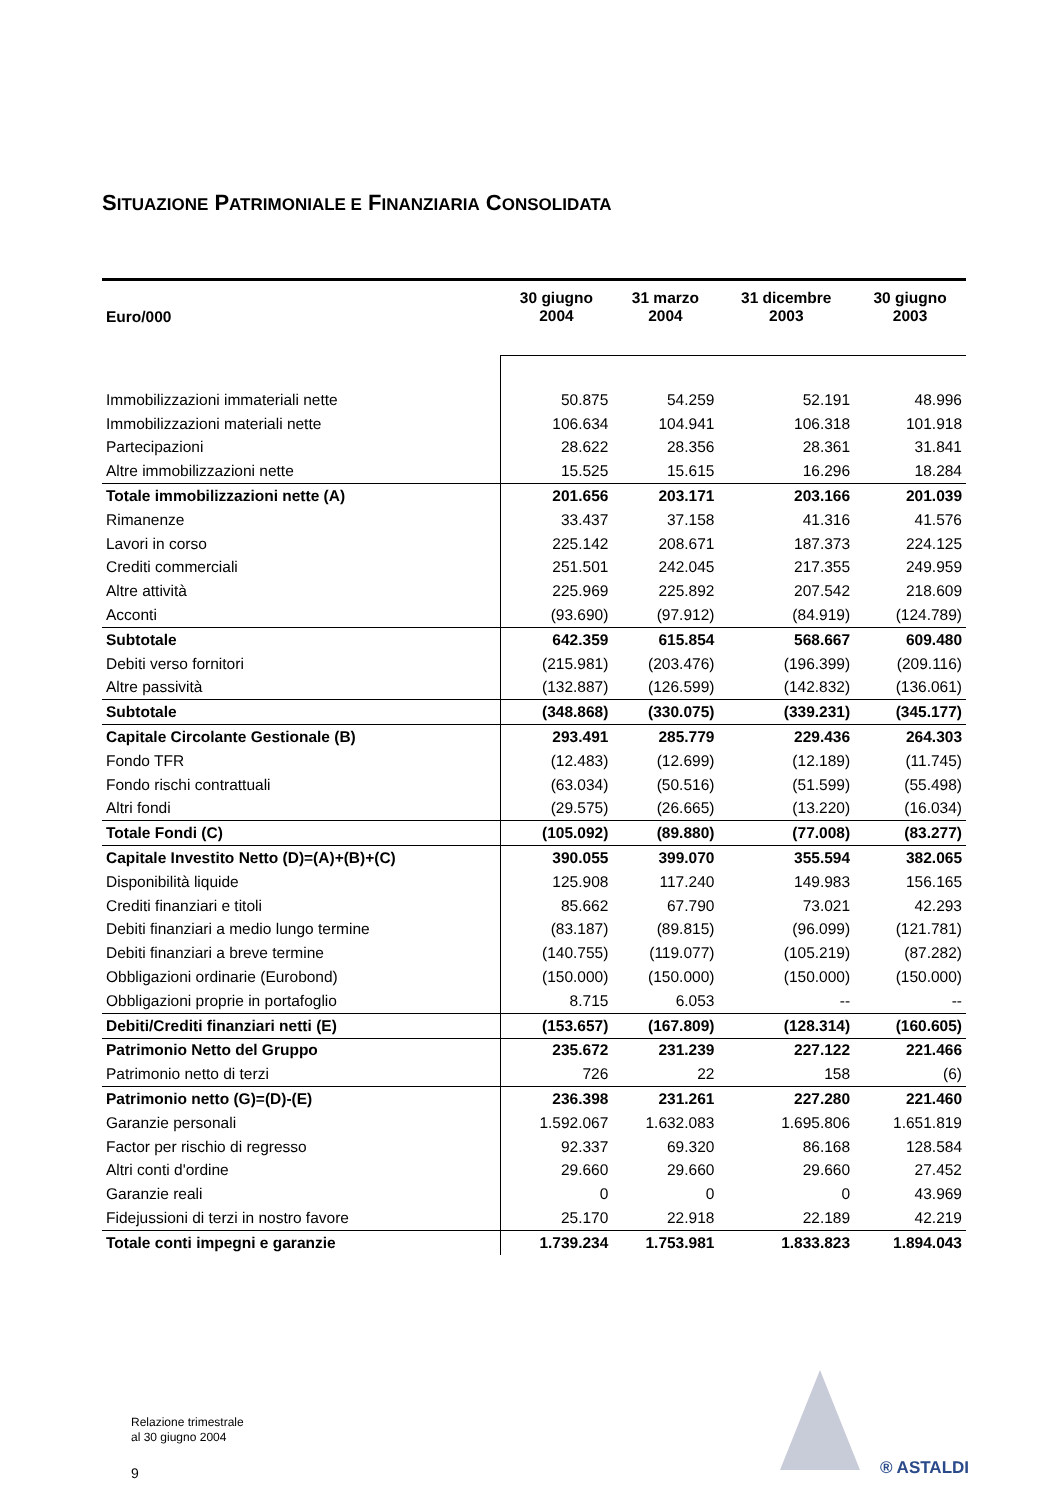SITUAZIONE PATRIMONIALE E FINANZIARIA CONSOLIDATA
| Euro/000 | 30 giugno 2004 | 31 marzo 2004 | 31 dicembre 2003 | 30 giugno 2003 |
| --- | --- | --- | --- | --- |
| Immobilizzazioni immateriali nette | 50.875 | 54.259 | 52.191 | 48.996 |
| Immobilizzazioni materiali nette | 106.634 | 104.941 | 106.318 | 101.918 |
| Partecipazioni | 28.622 | 28.356 | 28.361 | 31.841 |
| Altre immobilizzazioni nette | 15.525 | 15.615 | 16.296 | 18.284 |
| Totale immobilizzazioni nette (A) | 201.656 | 203.171 | 203.166 | 201.039 |
| Rimanenze | 33.437 | 37.158 | 41.316 | 41.576 |
| Lavori in corso | 225.142 | 208.671 | 187.373 | 224.125 |
| Crediti commerciali | 251.501 | 242.045 | 217.355 | 249.959 |
| Altre attività | 225.969 | 225.892 | 207.542 | 218.609 |
| Acconti | (93.690) | (97.912) | (84.919) | (124.789) |
| Subtotale | 642.359 | 615.854 | 568.667 | 609.480 |
| Debiti verso fornitori | (215.981) | (203.476) | (196.399) | (209.116) |
| Altre passività | (132.887) | (126.599) | (142.832) | (136.061) |
| Subtotale | (348.868) | (330.075) | (339.231) | (345.177) |
| Capitale Circolante Gestionale (B) | 293.491 | 285.779 | 229.436 | 264.303 |
| Fondo TFR | (12.483) | (12.699) | (12.189) | (11.745) |
| Fondo rischi contrattuali | (63.034) | (50.516) | (51.599) | (55.498) |
| Altri fondi | (29.575) | (26.665) | (13.220) | (16.034) |
| Totale Fondi (C) | (105.092) | (89.880) | (77.008) | (83.277) |
| Capitale Investito Netto (D)=(A)+(B)+(C) | 390.055 | 399.070 | 355.594 | 382.065 |
| Disponibilità liquide | 125.908 | 117.240 | 149.983 | 156.165 |
| Crediti finanziari e titoli | 85.662 | 67.790 | 73.021 | 42.293 |
| Debiti finanziari a medio lungo termine | (83.187) | (89.815) | (96.099) | (121.781) |
| Debiti finanziari a breve termine | (140.755) | (119.077) | (105.219) | (87.282) |
| Obbligazioni ordinarie (Eurobond) | (150.000) | (150.000) | (150.000) | (150.000) |
| Obbligazioni proprie in portafoglio | 8.715 | 6.053 | -- | -- |
| Debiti/Crediti finanziari netti (E) | (153.657) | (167.809) | (128.314) | (160.605) |
| Patrimonio Netto del Gruppo | 235.672 | 231.239 | 227.122 | 221.466 |
| Patrimonio netto di terzi | 726 | 22 | 158 | (6) |
| Patrimonio netto (G)=(D)-(E) | 236.398 | 231.261 | 227.280 | 221.460 |
| Garanzie personali | 1.592.067 | 1.632.083 | 1.695.806 | 1.651.819 |
| Factor per rischio di regresso | 92.337 | 69.320 | 86.168 | 128.584 |
| Altri conti d'ordine | 29.660 | 29.660 | 29.660 | 27.452 |
| Garanzie reali | 0 | 0 | 0 | 43.969 |
| Fidejussioni di terzi in nostro favore | 25.170 | 22.918 | 22.189 | 42.219 |
| Totale conti impegni e garanzie | 1.739.234 | 1.753.981 | 1.833.823 | 1.894.043 |
Relazione trimestrale
al 30 giugno 2004
9 ® ASTALDI